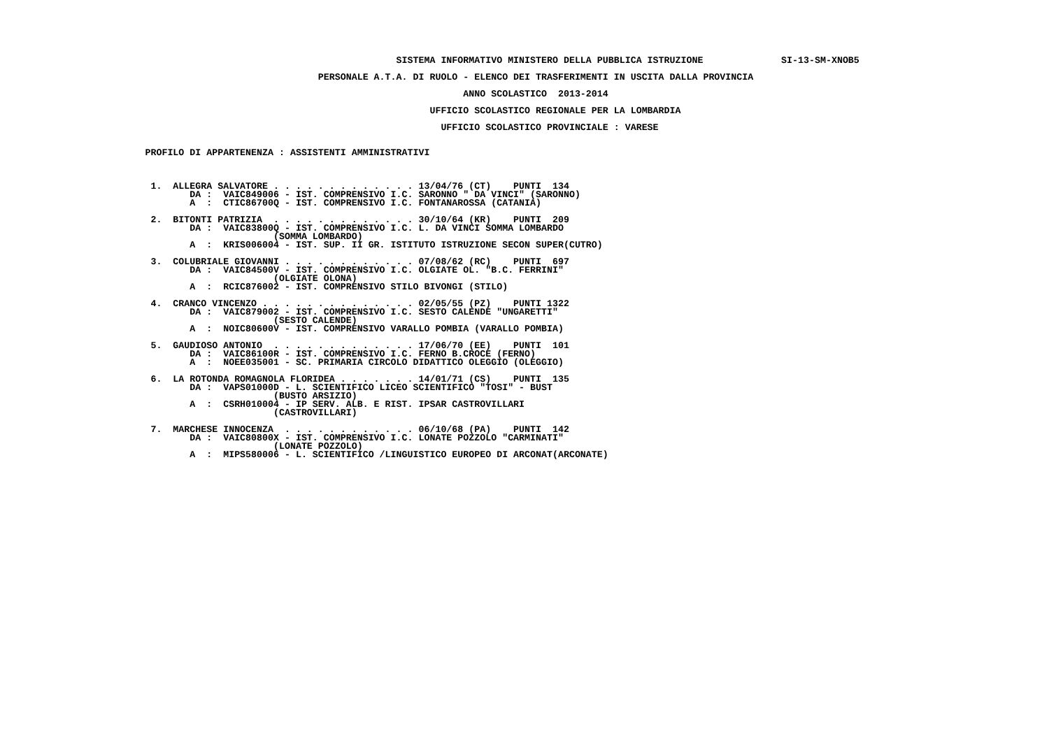SISTEMA INFORMATIVO MINISTERO DELLA PUBBLICA ISTRUZIONE              SI-13-SM-XNOB5

                                                         PERSONALE A.T.A. DI RUOLO - ELENCO DEI TRASFERIMENTI IN USCITA DALLA PROVINCIA

                                                                                   ANNO SCOLASTICO  2013-2014

                                                                             UFFICIO SCOLASTICO REGIONALE PER LA LOMBARDIA

                                                                               UFFICIO SCOLASTICO PROVINCIALE : VARESE


                          PROFILO DI APPARTENENZA : ASSISTENTI AMMINISTRATIVI



                           1.  ALLEGRA SALVATORE . . . . . . . . . . . . . 13/04/76 (CT)    PUNTI  134
                                  DA :  VAIC849006 - IST. COMPRENSIVO I.C. SARONNO " DA VINCI" (SARONNO)
                                  A  :  CTIC86700Q - IST. COMPRENSIVO I.C. FONTANAROSSA (CATANIA)

                           2.  BITONTI PATRIZIA  . . . . . . . . . . . . . 30/10/64 (KR)    PUNTI  209
                                  DA :  VAIC83800Q - IST. COMPRENSIVO I.C. L. DA VINCI SOMMA LOMBARDO
                                                 (SOMMA LOMBARDO)
                                  A  :  KRIS006004 - IST. SUP. II GR. ISTITUTO ISTRUZIONE SECON SUPER(CUTRO)

                           3.  COLUBRIALE GIOVANNI . . . . . . . . . . . . 07/08/62 (RC)    PUNTI  697
                                  DA :  VAIC84500V - IST. COMPRENSIVO I.C. OLGIATE OL. "B.C. FERRINI"
                                                 (OLGIATE OLONA)
                                  A  :  RCIC876002 - IST. COMPRENSIVO STILO BIVONGI (STILO)

                           4.  CRANCO VINCENZO . . . . . . . . . . . . . . 02/05/55 (PZ)    PUNTI 1322
                                  DA :  VAIC879002 - IST. COMPRENSIVO I.C. SESTO CALENDE "UNGARETTI"
                                                 (SESTO CALENDE)
                                  A  :  NOIC80600V - IST. COMPRENSIVO VARALLO POMBIA (VARALLO POMBIA)

                           5.  GAUDIOSO ANTONIO  . . . . . . . . . . . . . 17/06/70 (EE)    PUNTI  101
                                  DA :  VAIC86100R - IST. COMPRENSIVO I.C. FERNO B.CROCE (FERNO)
                                  A  :  NOEE035001 - SC. PRIMARIA CIRCOLO DIDATTICO OLEGGIO (OLEGGIO)

                           6.  LA ROTONDA ROMAGNOLA FLORIDEA . . . . . . . 14/01/71 (CS)    PUNTI  135
                                  DA :  VAPS01000D - L. SCIENTIFICO LICEO SCIENTIFICO "TOSI" - BUST
                                                 (BUSTO ARSIZIO)
                                  A  :  CSRH010004 - IP SERV. ALB. E RIST. IPSAR CASTROVILLARI
                                                 (CASTROVILLARI)

                           7.  MARCHESE INNOCENZA  . . . . . . . . . . . . 06/10/68 (PA)    PUNTI  142
                                  DA :  VAIC80800X - IST. COMPRENSIVO I.C. LONATE POZZOLO "CARMINATI"
                                                 (LONATE POZZOLO)
                                  A  :  MIPS580006 - L. SCIENTIFICO /LINGUISTICO EUROPEO DI ARCONAT(ARCONATE)